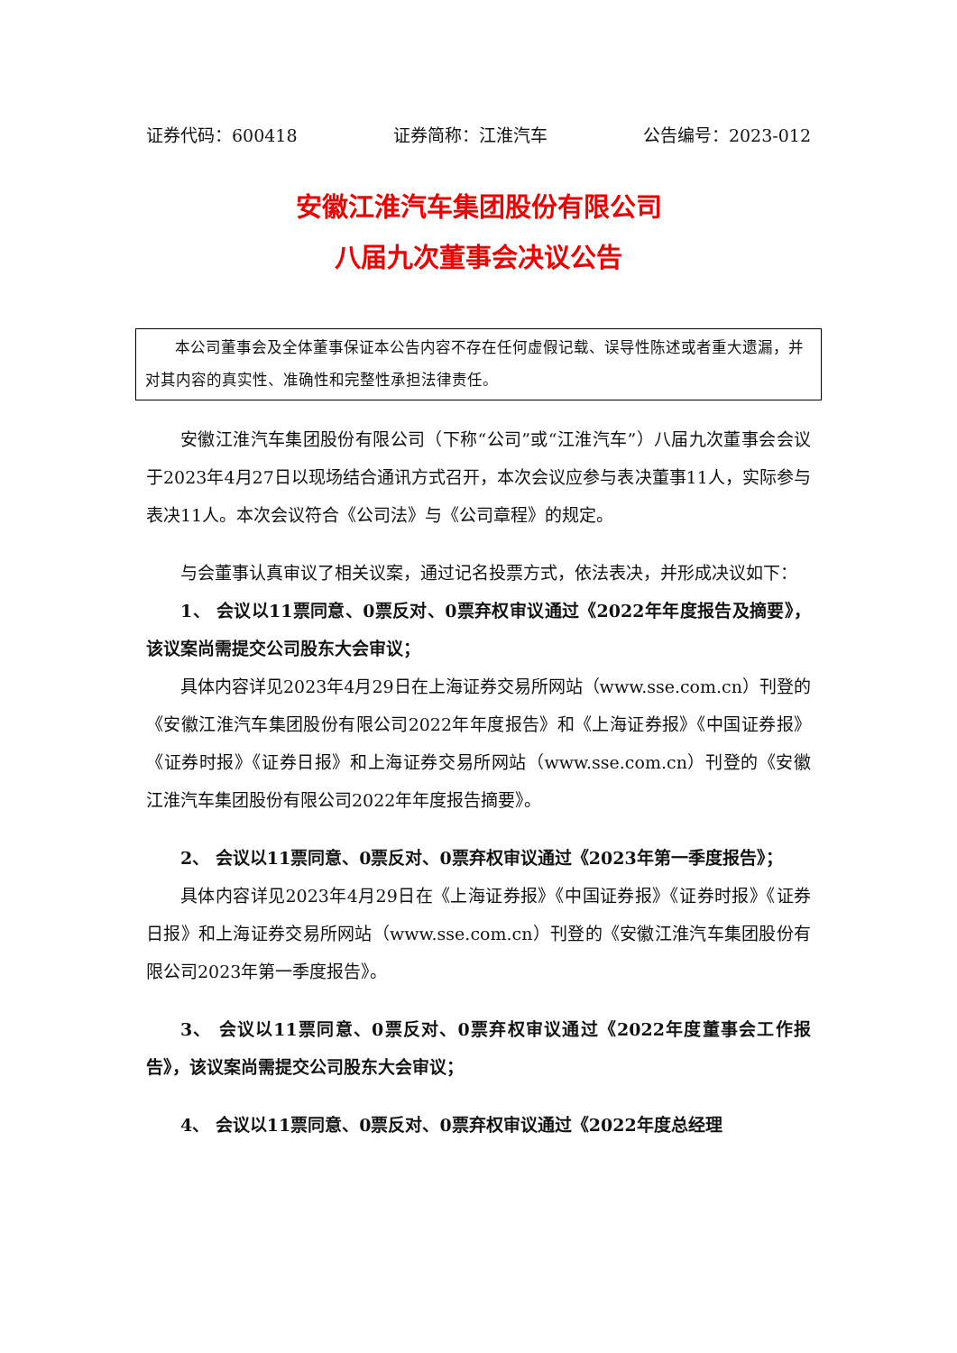证券代码：600418 证券简称：江淮汽车 公告编号：2023-012
安徽江淮汽车集团股份有限公司
八届九次董事会决议公告
本公司董事会及全体董事保证本公告内容不存在任何虚假记载、误导性陈述或者重大遗漏，并对其内容的真实性、准确性和完整性承担法律责任。
安徽江淮汽车集团股份有限公司（下称“公司”或“江淮汽车”）八届九次董事会会议于2023年4月27日以现场结合通讯方式召开，本次会议应参与表决董事11人，实际参与表决11人。本次会议符合《公司法》与《公司章程》的规定。
与会董事认真审议了相关议案，通过记名投票方式，依法表决，并形成决议如下：
1、 会议以11票同意、0票反对、0票弃权审议通过《2022年年度报告及摘要》，该议案尚需提交公司股东大会审议；
具体内容详见2023年4月29日在上海证券交易所网站（www.sse.com.cn）刊登的《安徽江淮汽车集团股份有限公司2022年年度报告》和《上海证券报》《中国证券报》《证券时报》《证券日报》和上海证券交易所网站（www.sse.com.cn）刊登的《安徽江淮汽车集团股份有限公司2022年年度报告摘要》。
2、 会议以11票同意、0票反对、0票弃权审议通过《2023年第一季度报告》；
具体内容详见2023年4月29日在《上海证券报》《中国证券报》《证券时报》《证券日报》和上海证券交易所网站（www.sse.com.cn）刊登的《安徽江淮汽车集团股份有限公司2023年第一季度报告》。
3、 会议以11票同意、0票反对、0票弃权审议通过《2022年度董事会工作报告》，该议案尚需提交公司股东大会审议；
4、 会议以11票同意、0票反对、0票弃权审议通过《2022年度总经理